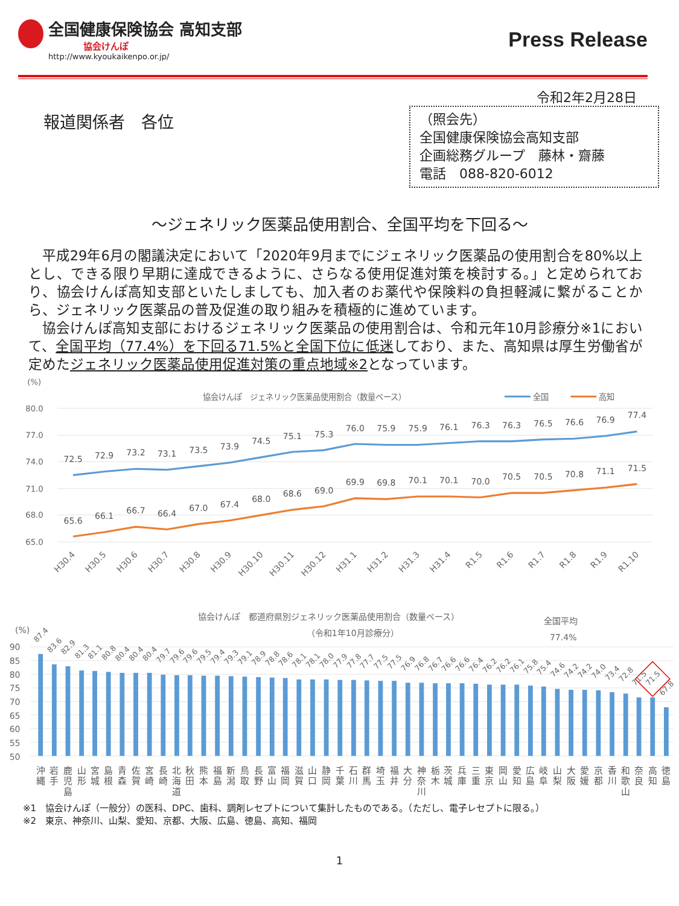全国健康保険協会 高知支部
協会けんぽ
http://www.kyoukaikenpo.or.jp/
Press Release
令和2年2月28日
報道関係者　各位
（照会先）
全国健康保険協会高知支部
企画総務グループ　藤林・齋藤
電話　088-820-6012
～ジェネリック医薬品使用割合、全国平均を下回る～
平成29年6月の閣議決定において「2020年9月までにジェネリック医薬品の使用割合を80%以上とし、できる限り早期に達成できるように、さらなる使用促進対策を検討する。」と定められており、協会けんぽ高知支部といたしましても、加入者のお薬代や保険料の負担軽減に繋がることから、ジェネリック医薬品の普及促進の取り組みを積極的に進めています。
協会けんぽ高知支部におけるジェネリック医薬品の使用割合は、令和元年10月診療分※1において、全国平均（77.4%）を下回る71.5%と全国下位に低迷しており、また、高知県は厚生労働省が定めたジェネリック医薬品使用促進対策の重点地域※2となっています。
(%)
協会けんぽ　ジェネリック医薬品使用割合（数量ベース）
全国
高知
80.0
77.0
74.0
71.0
68.0
65.0
72.5
72.9
73.2
73.1
73.5
73.9
74.5
75.1
75.3
76.0
75.9
75.9
76.1
76.3
76.3
76.5
76.6
76.9
77.4
65.6
66.1
66.7
66.4
67.0
67.4
68.0
68.6
69.0
69.9
69.8
70.1
70.1
70.0
70.5
70.5
70.8
71.1
71.5
H30.4
H30.5
H30.6
H30.7
H30.8
H30.9
H30.10
H30.11
H30.12
H31.1
H31.2
H31.3
H31.4
R1.5
R1.6
R1.7
R1.8
R1.9
R1.10
協会けんぽ　都道府県別ジェネリック医薬品使用割合（数量ベース）
（令和1年10月診療分）
全国平均
77.4%
(%)
90
85
80
75
70
65
60
55
50
87.4
83.6
82.9
81.3
81.1
80.8
80.4
80.4
80.4
79.7
79.6
79.6
79.5
79.4
79.3
79.1
78.9
78.8
78.6
78.1
78.1
78.0
77.9
77.8
77.7
77.5
77.5
76.9
76.8
76.7
76.6
76.6
76.4
76.2
76.2
76.1
75.8
75.4
74.6
74.2
74.2
74.0
73.4
72.8
71.5
71.5
67.8
沖 縄
岩 手
鹿 児 島
山 形
宮 城
島 根
青 森
佐 賀
宮 崎
長 崎
北 海 道
秋 田
熊 本
福 島
新 潟
鳥 取
長 野
富 山
福 岡
滋 賀
山 口
静 岡
千 葉
石 川
群 馬
埼 玉
福 井
大 分
神 奈 川
栃 木
茨 城
兵 庫
三 重
東 京
岡 山
愛 知
広 島
岐 阜
山 梨
大 阪
愛 媛
京 都
香 川
和 歌 山
奈 良
高 知
徳 島
※1　協会けんぽ（一般分）の医科、DPC、歯科、調剤レセプトについて集計したものである。（ただし、電子レセプトに限る。）
※2　東京、神奈川、山梨、愛知、京都、大阪、広島、徳島、高知、福岡
1